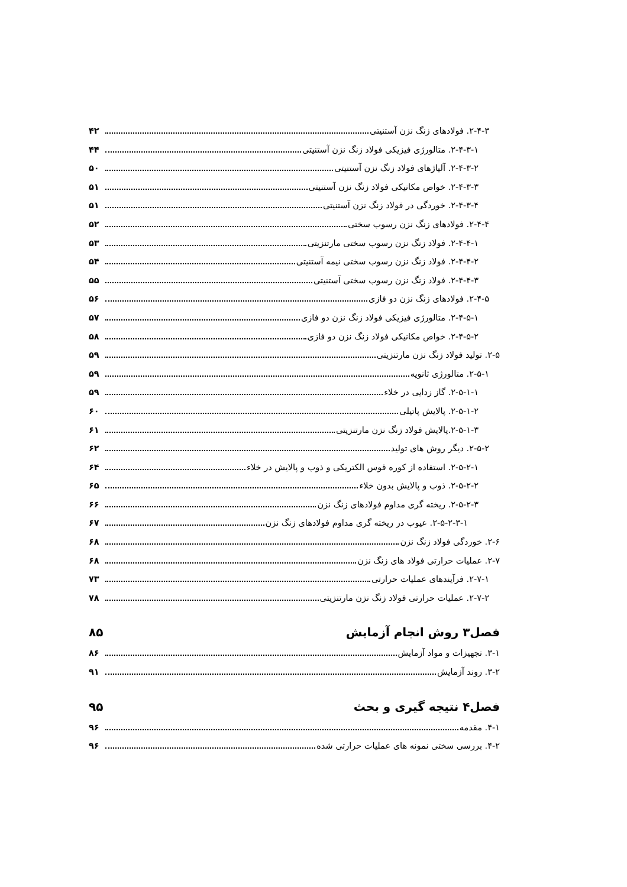۲-۴-۳. فولادهای زنگ نزن آستنیتی ۴۲
۲-۴-۳-۱. متالورژی فیزیکی فولاد زنگ نزن آستنیتی ۴۴
۲-۴-۳-۲. آلیاژهای فولاد زنگ نزن آستنیتی ۵۰
۲-۴-۳-۳. خواص مکانیکی فولاد زنگ نزن آستنیتی ۵۱
۲-۴-۳-۴. خوردگی در فولاد زنگ نزن آستنیتی ۵۱
۲-۴-۴. فولادهای زنگ نزن رسوب سختی ۵۲
۲-۴-۴-۱. فولاد زنگ نزن رسوب سختی مارتنزیتی ۵۳
۲-۴-۴-۲. فولاد زنگ نزن رسوب سختی نیمه آستنیتی ۵۴
۲-۴-۴-۳. فولاد زنگ نزن رسوب سختی آستنیتی ۵۵
۲-۴-۵. فولادهای زنگ نزن دو فازی ۵۶
۲-۴-۵-۱. متالورژی فیزیکی فولاد زنگ نزن دو فازی ۵۷
۲-۴-۵-۲. خواص مکانیکی فولاد زنگ نزن دو فازی ۵۸
۲-۵. تولید فولاد زنگ نزن مارتنزیتی ۵۹
۲-۵-۱. متالورژی ثانویه ۵۹
۲-۵-۱-۱. گاز زدایی در خلاء ۵۹
۲-۵-۱-۲. پالایش پاتیلی ۶۰
۲-۵-۱-۳.پالایش فولاد زنگ نزن مارتنزیتی ۶۱
۲-۵-۲. دیگر روش های تولید ۶۲
۲-۵-۲-۱. استفاده از کوره قوس الکتریکی و ذوب و پالایش در خلاء ۶۴
۲-۵-۲-۲. ذوب و پالایش بدون خلاء ۶۵
۲-۵-۲-۳. ریخته گری مداوم فولادهای زنگ نزن ۶۶
۲-۵-۲-۳-۱. عیوب در ریخته گری مداوم فولادهای زنگ نزن ۶۷
۲-۶. خوردگی فولاد زنگ نزن ۶۸
۲-۷. عملیات حرارتی فولاد های زنگ نزن ۶۸
۲-۷-۱. فرآیندهای عملیات حرارتی ۷۳
۲-۷-۲. عملیات حرارتی فولاد زنگ نزن مارتنزیتی ۷۸
فصل۳ روش انجام آزمایش ۸۵
۳-۱. تجهیزات و مواد آزمایش ۸۶
۳-۲. روند آزمایش ۹۱
فصل۴ نتیجه گیری و بحث ۹۵
۴-۱. مقدمه ۹۶
۴-۲. بررسی سختی نمونه های عملیات حرارتی شده ۹۶